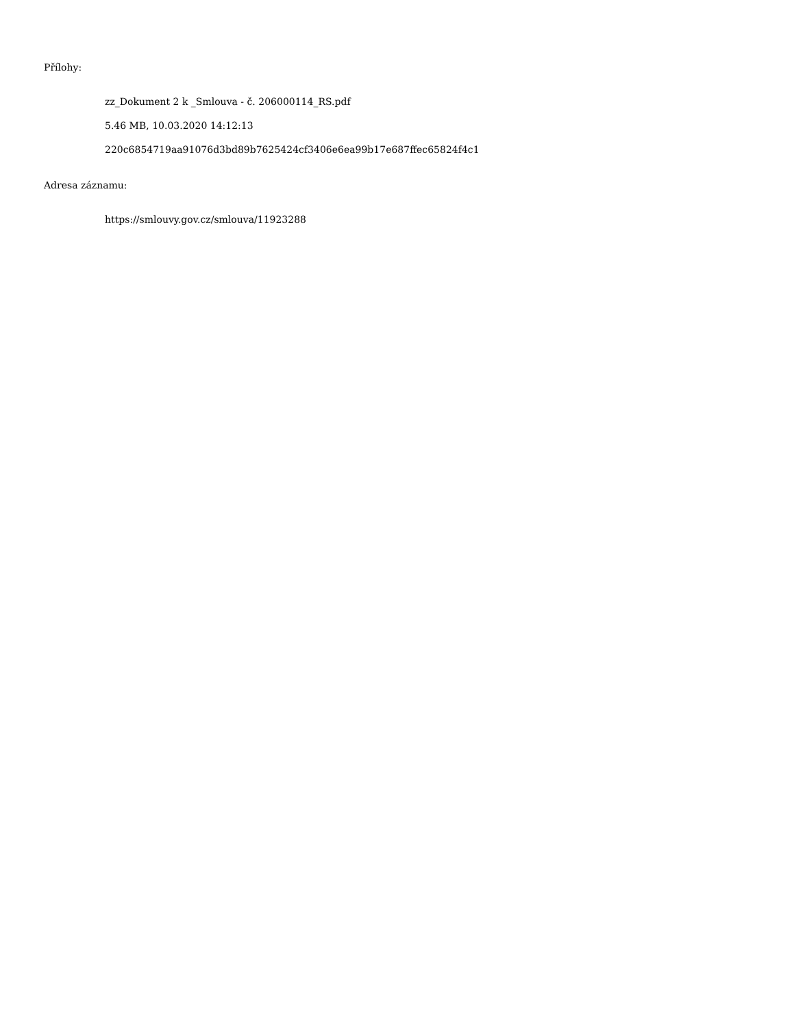Přílohy:
zz_Dokument 2 k _Smlouva - č. 206000114_RS.pdf
5.46 MB, 10.03.2020 14:12:13
220c6854719aa91076d3bd89b7625424cf3406e6ea99b17e687ffec65824f4c1
Adresa záznamu:
https://smlouvy.gov.cz/smlouva/11923288